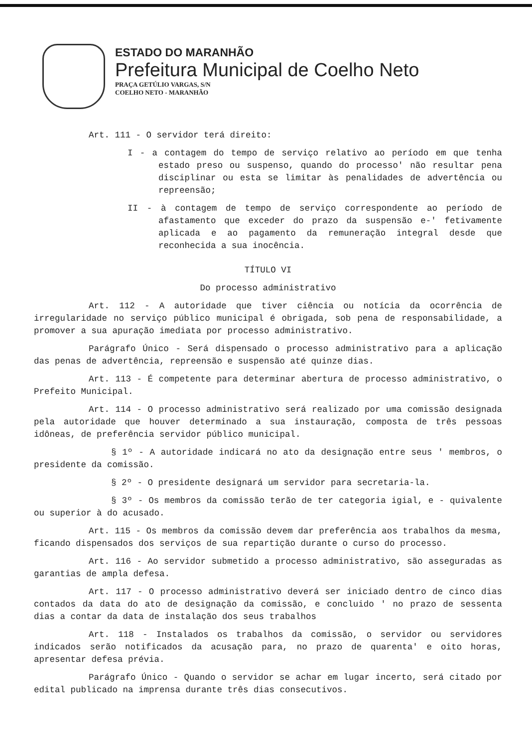ESTADO DO MARANHÃO
Prefeitura Municipal de Coelho Neto
PRAÇA GETÚLIO VARGAS, S/N
COELHO NETO - MARANHÃO
Art. 111 - O servidor terá direito:
I - a contagem do tempo de serviço relativo ao período em que tenha estado preso ou suspenso, quando do processo' não resultar pena disciplinar ou esta se limitar às penalidades de advertência ou repreensão;
II - à contagem de tempo de serviço correspondente ao período de afastamento que exceder do prazo da suspensão e-' fetivamente aplicada e ao pagamento da remuneração integral desde que reconhecida a sua inocência.
TÍTULO VI
Do processo administrativo
Art. 112 - A autoridade que tiver ciência ou notícia da ocorrência de irregularidade no serviço público municipal é obrigada, sob pena de responsabilidade, a promover a sua apuração imediata por processo administrativo.
Parágrafo Único - Será dispensado o processo administrativo para a aplicação das penas de advertência, repreensão e suspensão até quinze dias.
Art. 113 - É competente para determinar abertura de processo administrativo, o Prefeito Municipal.
Art. 114 - O processo administrativo será realizado por uma comissão designada pela autoridade que houver determinado a sua instauração, composta de três pessoas idôneas, de preferência servidor público municipal.
§ 1º - A autoridade indicará no ato da designação entre seus ' membros, o presidente da comissão.
§ 2º - O presidente designará um servidor para secretaria-la.
§ 3º - Os membros da comissão terão de ter categoria igial, e - quivalente ou superior à do acusado.
Art. 115 - Os membros da comissão devem dar preferência aos trabalhos da mesma, ficando dispensados dos serviços de sua repartição durante o curso do processo.
Art. 116 - Ao servidor submetido a processo administrativo, são asseguradas as garantias de ampla defesa.
Art. 117 - O processo administrativo deverá ser iniciado dentro de cinco dias contados da data do ato de designação da comissão, e concluido ' no prazo de sessenta dias a contar da data de instalação dos seus trabalhos
Art. 118 - Instalados os trabalhos da comissão, o servidor ou servidores indicados serão notificados da acusação para, no prazo de quarenta' e oito horas, apresentar defesa prévia.
Parágrafo Único - Quando o servidor se achar em lugar incerto, será citado por edital publicado na imprensa durante três dias consecutivos.